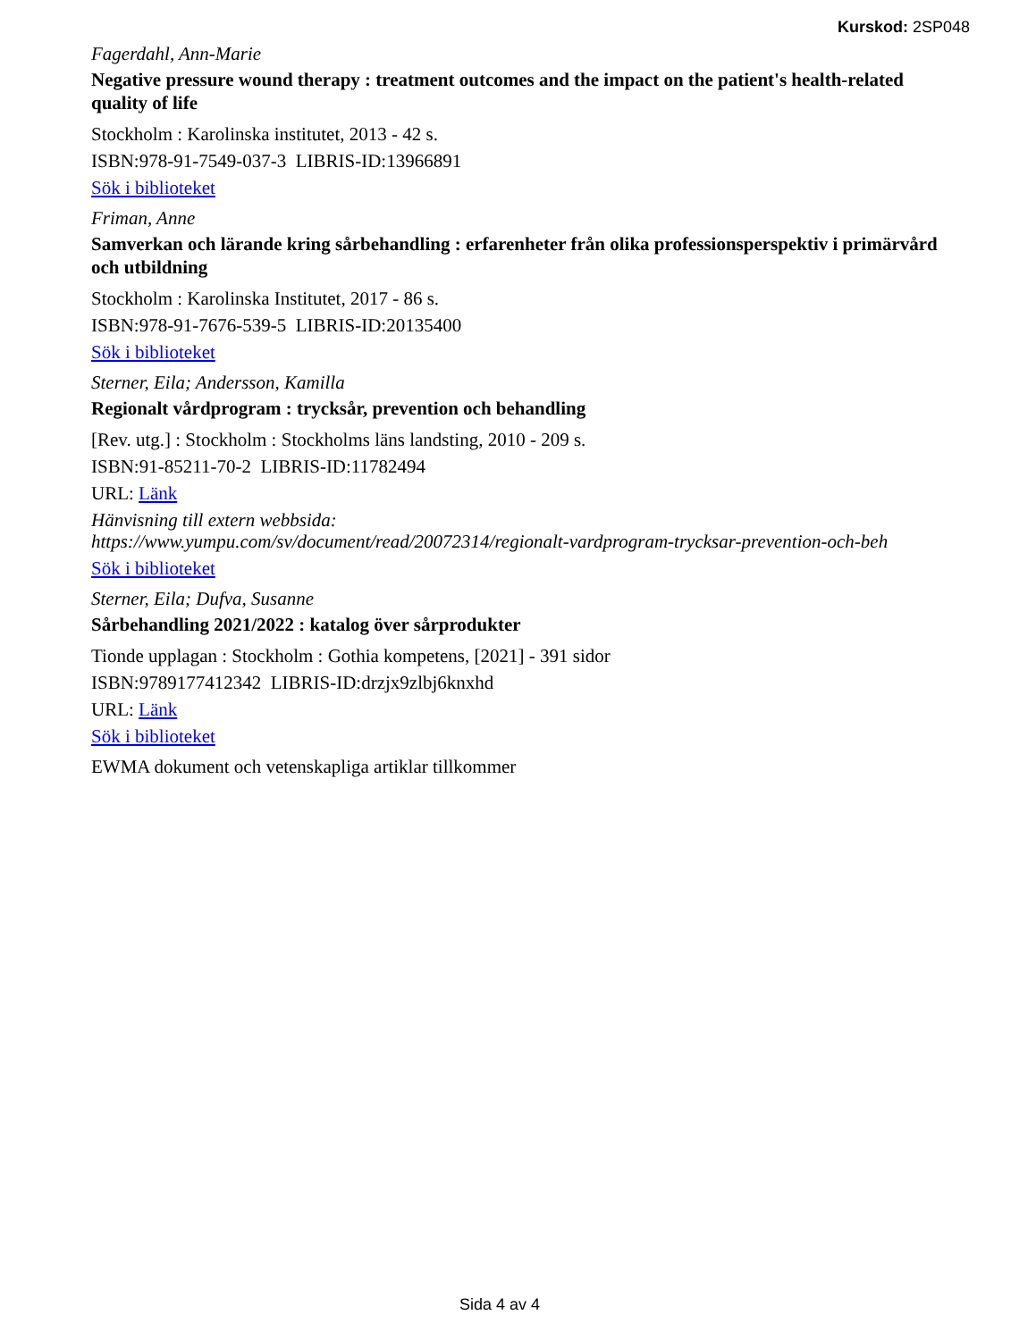Kurskod: 2SP048
Fagerdahl, Ann-Marie
Negative pressure wound therapy : treatment outcomes and the impact on the patient's health-related quality of life
Stockholm : Karolinska institutet, 2013 - 42 s.
ISBN:978-91-7549-037-3 LIBRIS-ID:13966891
Sök i biblioteket
Friman, Anne
Samverkan och lärande kring sårbehandling : erfarenheter från olika professionsperspektiv i primärvård och utbildning
Stockholm : Karolinska Institutet, 2017 - 86 s.
ISBN:978-91-7676-539-5 LIBRIS-ID:20135400
Sök i biblioteket
Sterner, Eila; Andersson, Kamilla
Regionalt vårdprogram : trycksår, prevention och behandling
[Rev. utg.] : Stockholm : Stockholms läns landsting, 2010 - 209 s.
ISBN:91-85211-70-2 LIBRIS-ID:11782494
URL: Länk
Hänvisning till extern webbsida:
https://www.yumpu.com/sv/document/read/20072314/regionalt-vardprogram-trycksar-prevention-och-beh
Sök i biblioteket
Sterner, Eila; Dufva, Susanne
Sårbehandling 2021/2022 : katalog över sårprodukter
Tionde upplagan : Stockholm : Gothia kompetens, [2021] - 391 sidor
ISBN:9789177412342 LIBRIS-ID:drzjx9zlbj6knxhd
URL: Länk
Sök i biblioteket
EWMA dokument och vetenskapliga artiklar tillkommer
Sida 4 av 4